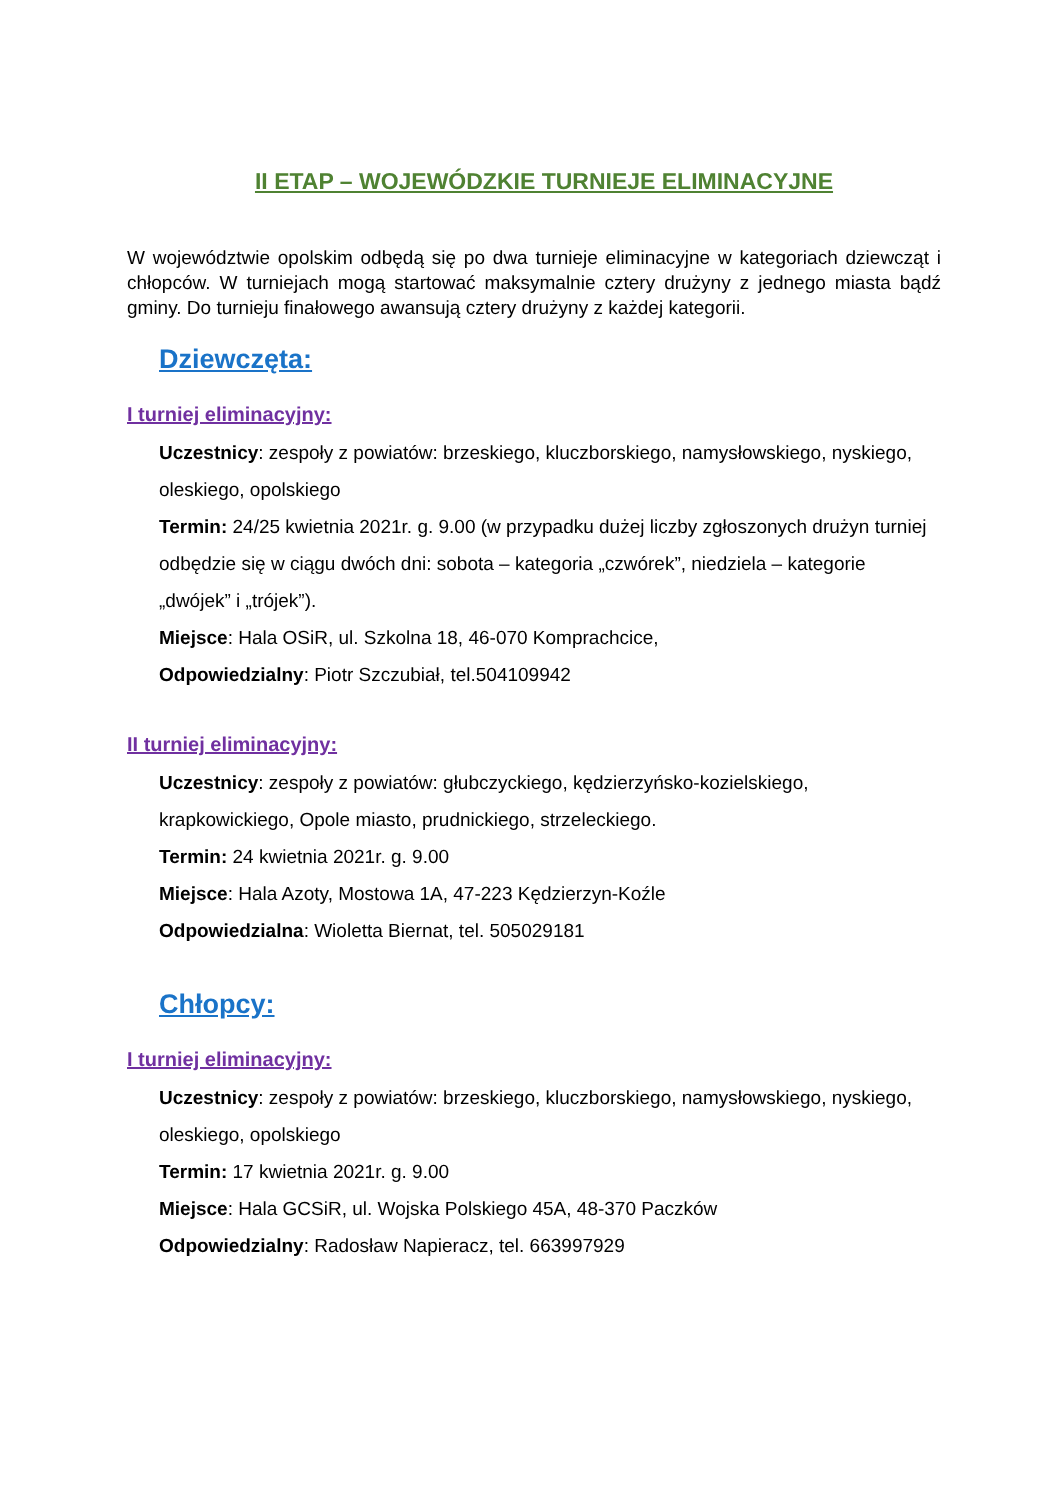II ETAP – WOJEWÓDZKIE TURNIEJE ELIMINACYJNE
W województwie opolskim odbędą się po dwa turnieje eliminacyjne w kategoriach dziewcząt i chłopców. W turniejach mogą startować maksymalnie cztery drużyny z jednego miasta bądź gminy. Do turnieju finałowego awansują cztery drużyny z każdej kategorii.
Dziewczęta:
I turniej eliminacyjny:
Uczestnicy: zespoły z powiatów: brzeskiego, kluczborskiego, namysłowskiego, nyskiego, oleskiego, opolskiego
Termin: 24/25 kwietnia 2021r. g. 9.00 (w przypadku dużej liczby zgłoszonych drużyn turniej odbędzie się w ciągu dwóch dni: sobota – kategoria „czwórek”, niedziela – kategorie „dwójek” i „trójek”).
Miejsce: Hala OSiR, ul. Szkolna 18, 46-070 Komprachcice,
Odpowiedzialny: Piotr Szczubiał, tel.504109942
II turniej eliminacyjny:
Uczestnicy: zespoły z powiatów: głubczyckiego, kędzierzyńsko-kozielskiego, krapkowickiego, Opole miasto, prudnickiego, strzeleckiego.
Termin: 24 kwietnia 2021r. g. 9.00
Miejsce: Hala Azoty, Mostowa 1A, 47-223 Kędzierzyn-Koźle
Odpowiedzialna: Wioletta Biernat, tel. 505029181
Chłopcy:
I turniej eliminacyjny:
Uczestnicy: zespoły z powiatów: brzeskiego, kluczborskiego, namysłowskiego, nyskiego, oleskiego, opolskiego
Termin: 17 kwietnia 2021r. g. 9.00
Miejsce: Hala GCSiR, ul. Wojska Polskiego 45A, 48-370 Paczków
Odpowiedzialny: Radosław Napieracz, tel. 663997929